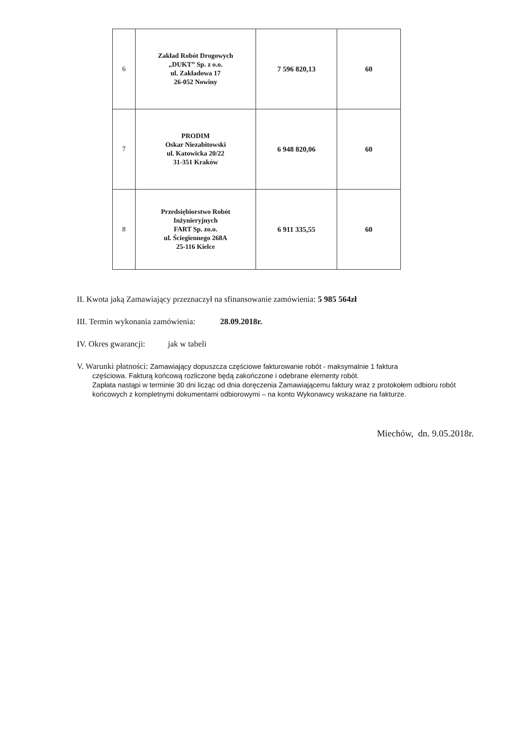| 6 | Zakład Robót Drogowych „DUKT” Sp. z o.o. ul. Zakładowa 17 26-052 Nowiny | 7 596 820,13 | 60 |
| 7 | PRODIM Oskar Niezabitowski ul. Katowicka 20/22 31-351 Kraków | 6 948 820,06 | 60 |
| 8 | Przedsiębiorstwo Robót Inżynieryjnych FART Sp. zo.o. ul. Ściegiennego 268A 25-116 Kielce | 6 911 335,55 | 60 |
II. Kwota jaką Zamawiający przeznaczył na sfinansowanie zamówienia: 5 985 564zł
III. Termin wykonania zamówienia: 28.09.2018r.
IV. Okres gwarancji: jak w tabeli
V. Warunki płatności: Zamawiający dopuszcza częściowe fakturowanie robót - maksymalnie 1 faktura
częściowa. Fakturą końcową rozliczone będą zakończone i odebrane elementy robót.
Zapłata nastąpi w terminie 30 dni licząc od dnia doręczenia Zamawiającemu faktury wraz z protokołem odbioru robót końcowych z kompletnymi dokumentami odbiorowymi – na konto Wykonawcy wskazane na fakturze.
Miechów, dn. 9.05.2018r.